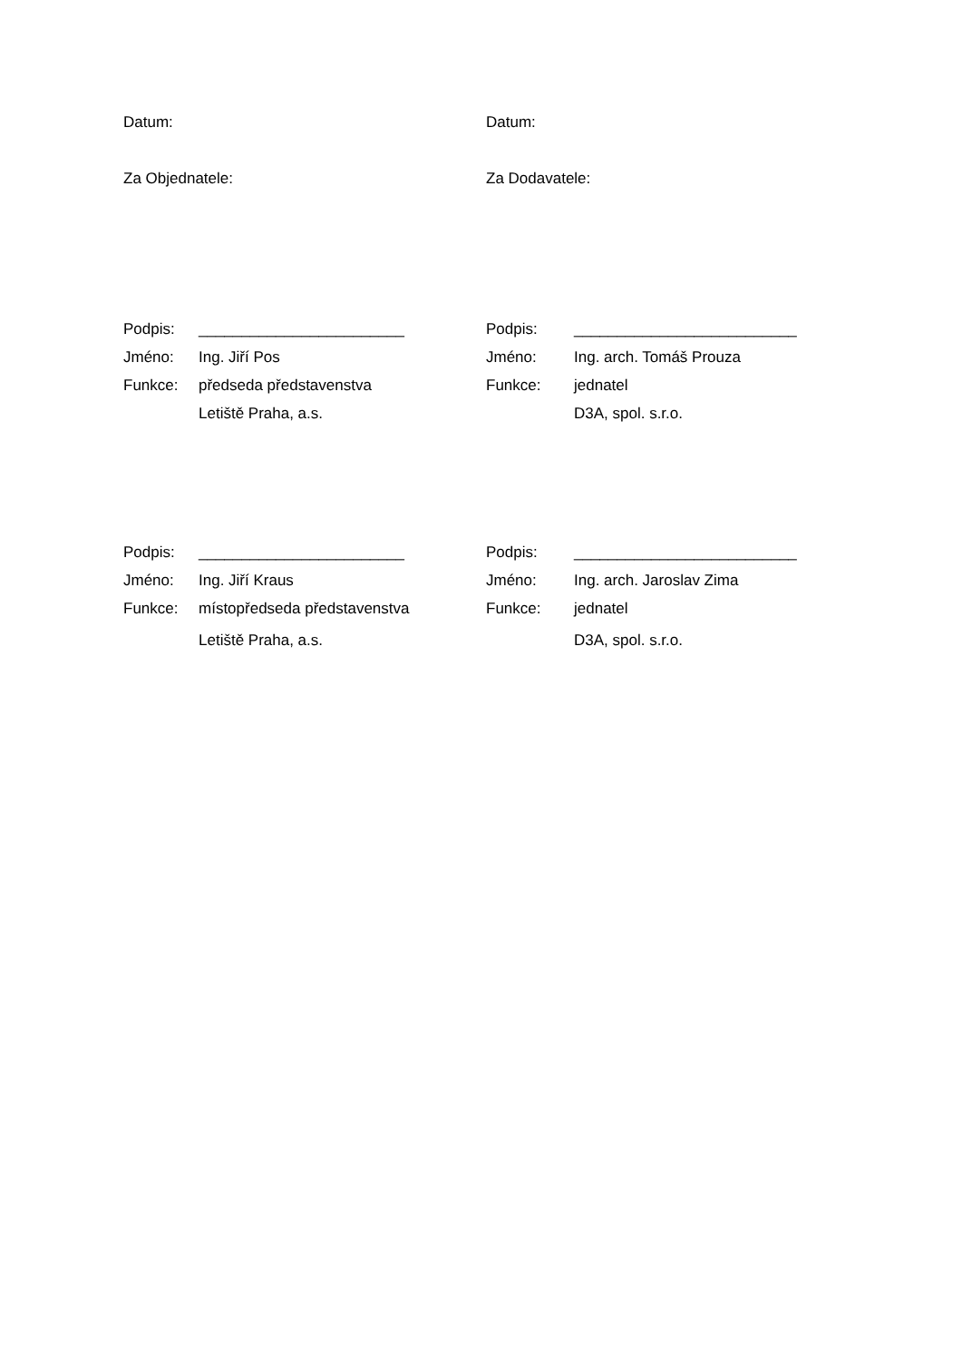Datum: Datum:
Za Objednatele: Za Dodavatele:
Podpis: ________________________
Jméno: Ing. Jiří Pos
Funkce: předseda představenstva
Letiště Praha, a.s.
Podpis: __________________________
Jméno: Ing. arch. Tomáš Prouza
Funkce: jednatel
D3A, spol. s.r.o.
Podpis: ________________________
Jméno: Ing. Jiří Kraus
Funkce: místopředseda představenstva
Letiště Praha, a.s.
Podpis: __________________________
Jméno: Ing. arch. Jaroslav Zima
Funkce: jednatel
D3A, spol. s.r.o.